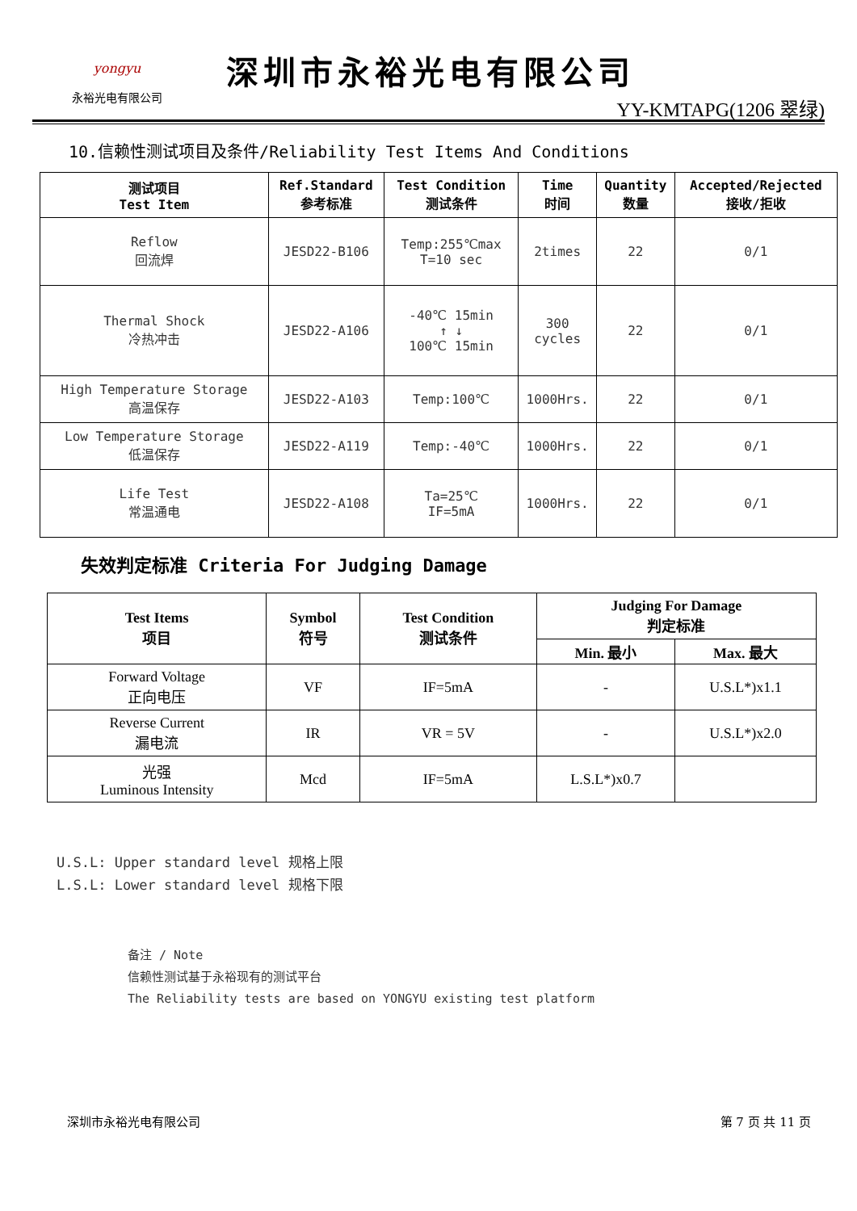yongyu
永裕光电有限公司
深圳市永裕光电有限公司
YY-KMTAPG(1206 翠绿)
10.信赖性测试项目及条件/Reliability Test Items And Conditions
| 测试项目 Test Item | Ref.Standard 参考标准 | Test Condition 测试条件 | Time 时间 | Quantity 数量 | Accepted/Rejected 接收/拒收 |
| --- | --- | --- | --- | --- | --- |
| Reflow 回流焊 | JESD22-B106 | Temp:255℃max T=10 sec | 2times | 22 | 0/1 |
| Thermal Shock 冷热冲击 | JESD22-A106 | -40℃ 15min ↑ ↓ 100℃ 15min | 300 cycles | 22 | 0/1 |
| High Temperature Storage 高温保存 | JESD22-A103 | Temp:100℃ | 1000Hrs. | 22 | 0/1 |
| Low Temperature Storage 低温保存 | JESD22-A119 | Temp:-40℃ | 1000Hrs. | 22 | 0/1 |
| Life Test 常温通电 | JESD22-A108 | Ta=25℃ IF=5mA | 1000Hrs. | 22 | 0/1 |
失效判定标准 Criteria For Judging Damage
| Test Items 项目 | Symbol 符号 | Test Condition 测试条件 | Judging For Damage 判定标准 | |
| --- | --- | --- | --- | --- |
| | | | Min. 最小 | Max. 最大 |
| Forward Voltage 正向电压 | VF | IF=5mA | - | U.S.L*)x1.1 |
| Reverse Current 漏电流 | IR | VR = 5V | - | U.S.L*)x2.0 |
| 光强 Luminous Intensity | Mcd | IF=5mA | L.S.L*)x0.7 | |
U.S.L: Upper standard level 规格上限
L.S.L: Lower standard level 规格下限
备注 / Note
信赖性测试基于永裕现有的测试平台
The Reliability tests are based on YONGYU existing test platform
深圳市永裕光电有限公司 第 7 页 共 11 页